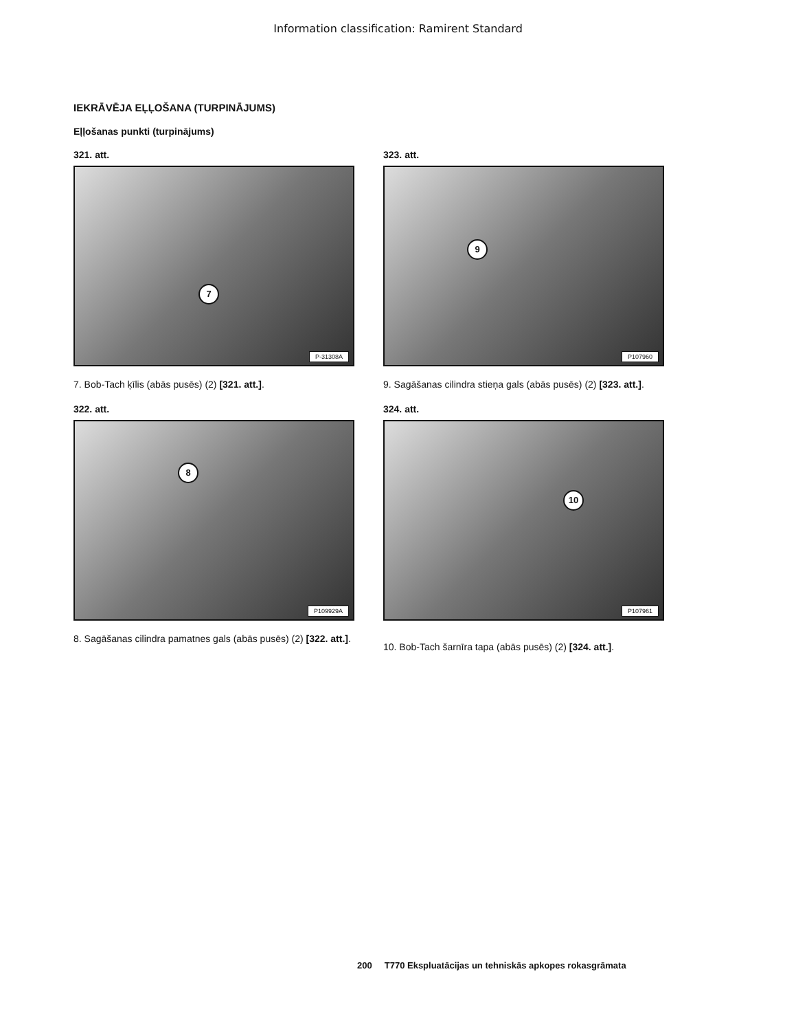Information classification: Ramirent Standard
IEKRĀVĒJA EĻĻOŠANA (TURPINĀJUMS)
Eļļošanas punkti (turpinājums)
321. att.
7
P-31308A
7. Bob-Tach ķīlis (abās pusēs) (2) [321. att.].
322. att.
8
P109929A
8. Sagāšanas cilindra pamatnes gals (abās pusēs) (2) [322. att.].
323. att.
9
P107960
9. Sagāšanas cilindra stieņa gals (abās pusēs) (2) [323. att.].
324. att.
10
P107961
10. Bob-Tach šarnīra tapa (abās pusēs) (2) [324. att.].
200 T770 Ekspluatācijas un tehniskās apkopes rokasgrāmata